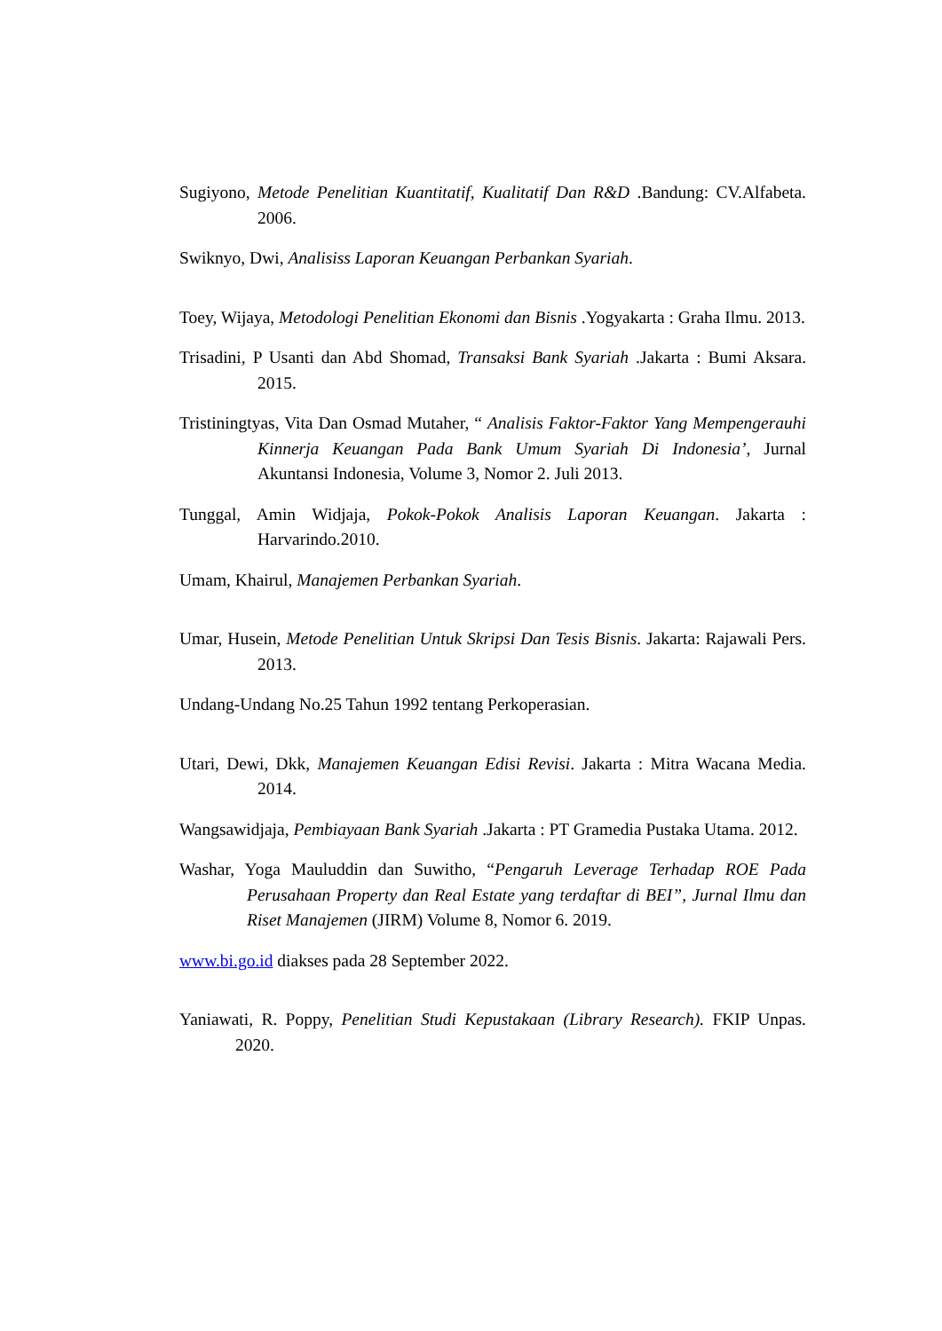Sugiyono, Metode Penelitian Kuantitatif, Kualitatif Dan R&D .Bandung: CV.Alfabeta. 2006.
Swiknyo, Dwi, Analisiss Laporan Keuangan Perbankan Syariah.
Toey, Wijaya, Metodologi Penelitian Ekonomi dan Bisnis .Yogyakarta : Graha Ilmu. 2013.
Trisadini, P Usanti dan Abd Shomad, Transaksi Bank Syariah .Jakarta : Bumi Aksara. 2015.
Tristiningtyas, Vita Dan Osmad Mutaher, “ Analisis Faktor-Faktor Yang Mempengerauhi Kinnerja Keuangan Pada Bank Umum Syariah Di Indonesia’, Jurnal Akuntansi Indonesia, Volume 3, Nomor 2. Juli 2013.
Tunggal, Amin Widjaja, Pokok-Pokok Analisis Laporan Keuangan. Jakarta : Harvarindo.2010.
Umam, Khairul, Manajemen Perbankan Syariah.
Umar, Husein, Metode Penelitian Untuk Skripsi Dan Tesis Bisnis. Jakarta: Rajawali Pers. 2013.
Undang-Undang No.25 Tahun 1992 tentang Perkoperasian.
Utari, Dewi, Dkk, Manajemen Keuangan Edisi Revisi. Jakarta : Mitra Wacana Media. 2014.
Wangsawidjaja, Pembiayaan Bank Syariah .Jakarta : PT Gramedia Pustaka Utama. 2012.
Washar, Yoga Mauluddin dan Suwitho, “Pengaruh Leverage Terhadap ROE Pada Perusahaan Property dan Real Estate yang terdaftar di BEI”, Jurnal Ilmu dan Riset Manajemen (JIRM) Volume 8, Nomor 6. 2019.
www.bi.go.id diakses pada 28 September 2022.
Yaniawati, R. Poppy, Penelitian Studi Kepustakaan (Library Research). FKIP Unpas. 2020.